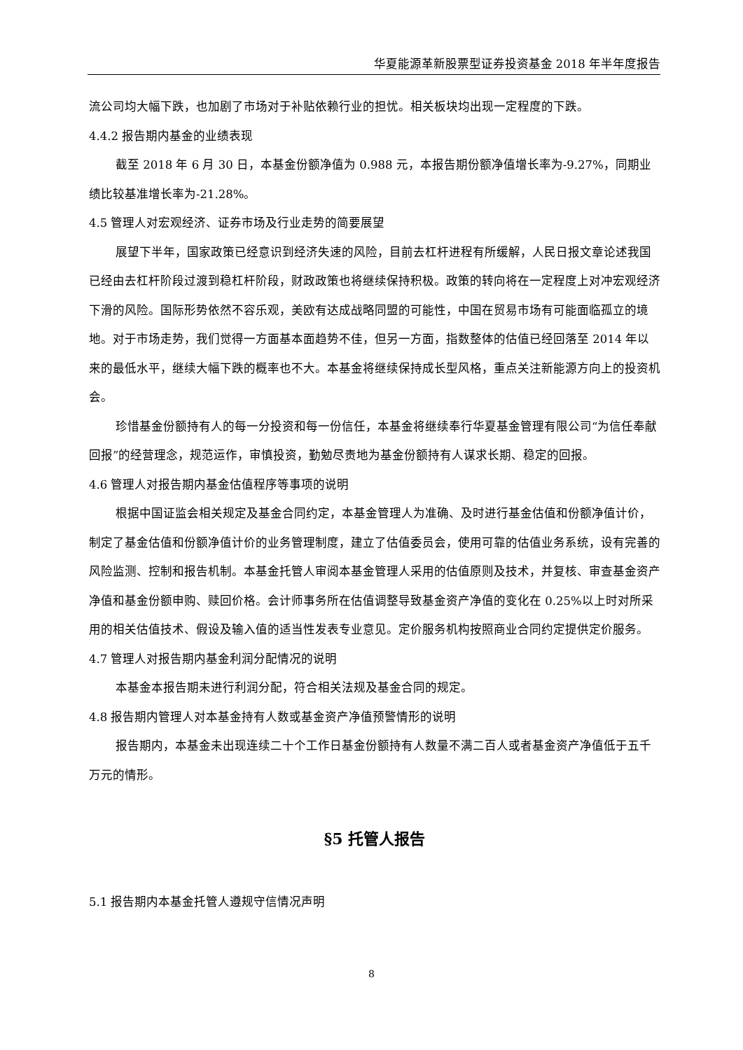华夏能源革新股票型证券投资基金 2018 年半年度报告
流公司均大幅下跌，也加剧了市场对于补贴依赖行业的担忧。相关板块均出现一定程度的下跌。
4.4.2 报告期内基金的业绩表现
截至 2018 年 6 月 30 日，本基金份额净值为 0.988 元，本报告期份额净值增长率为-9.27%，同期业绩比较基准增长率为-21.28%。
4.5 管理人对宏观经济、证券市场及行业走势的简要展望
展望下半年，国家政策已经意识到经济失速的风险，目前去杠杆进程有所缓解，人民日报文章论述我国已经由去杠杆阶段过渡到稳杠杆阶段，财政政策也将继续保持积极。政策的转向将在一定程度上对冲宏观经济下滑的风险。国际形势依然不容乐观，美欧有达成战略同盟的可能性，中国在贸易市场有可能面临孤立的境地。对于市场走势，我们觉得一方面基本面趋势不佳，但另一方面，指数整体的估值已经回落至 2014 年以来的最低水平，继续大幅下跌的概率也不大。本基金将继续保持成长型风格，重点关注新能源方向上的投资机会。
珍惜基金份额持有人的每一分投资和每一份信任，本基金将继续奉行华夏基金管理有限公司“为信任奉献回报”的经营理念，规范运作，审慎投资，勤勉尽责地为基金份额持有人谋求长期、稳定的回报。
4.6 管理人对报告期内基金估值程序等事项的说明
根据中国证监会相关规定及基金合同约定，本基金管理人为准确、及时进行基金估值和份额净值计价，制定了基金估值和份额净值计价的业务管理制度，建立了估值委员会，使用可靠的估值业务系统，设有完善的风险监测、控制和报告机制。本基金托管人审阅本基金管理人采用的估值原则及技术，并复核、审查基金资产净值和基金份额申购、赎回价格。会计师事务所在估值调整导致基金资产净值的变化在 0.25%以上时对所采用的相关估值技术、假设及输入值的适当性发表专业意见。定价服务机构按照商业合同约定提供定价服务。
4.7 管理人对报告期内基金利润分配情况的说明
本基金本报告期未进行利润分配，符合相关法规及基金合同的规定。
4.8 报告期内管理人对本基金持有人数或基金资产净值预警情形的说明
报告期内，本基金未出现连续二十个工作日基金份额持有人数量不满二百人或者基金资产净值低于五千万元的情形。
§5 托管人报告
5.1 报告期内本基金托管人遵规守信情况声明
8